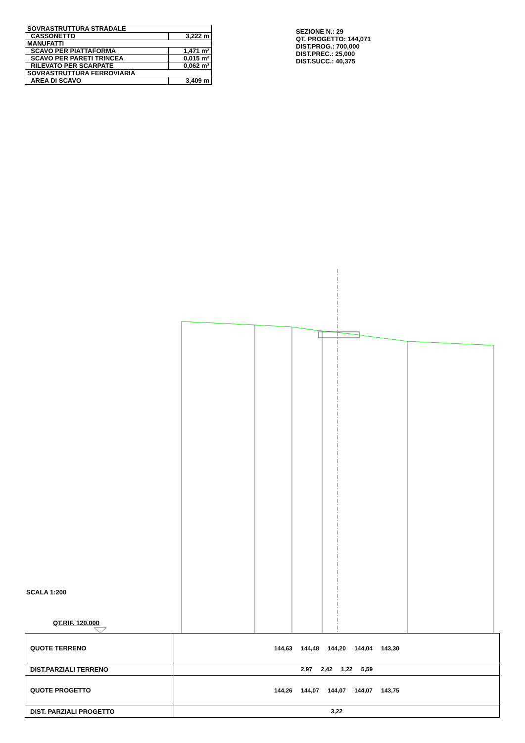| SOVRASTRUTTURA STRADALE | |
| CASSONETTO | 3,222 m |
| MANUFATTI | |
| SCAVO PER PIATTAFORMA | 1,471 m² |
| SCAVO PER PARETI TRINCEA | 0,015 m² |
| RILEVATO PER SCARPATE | 0,062 m² |
| SOVRASTRUTTURA FERROVIARIA | |
| AREA DI SCAVO | 3,409 m |
SEZIONE N.: 29
QT. PROGETTO: 144,071
DIST.PROG.: 700,000
DIST.PREC.: 25,000
DIST.SUCC.: 40,375
SCALA 1:200
QT.RIF. 120,000
| QUOTE TERRENO | 144,63 144,48 144,20 144,04 143,30 |
| DIST.PARZIALI TERRENO | 2,97 2,42 1,22 5,59 |
| QUOTE PROGETTO | 144,26 144,07 144,07 144,07 143,75 |
| DIST. PARZIALI PROGETTO | 3,22 |